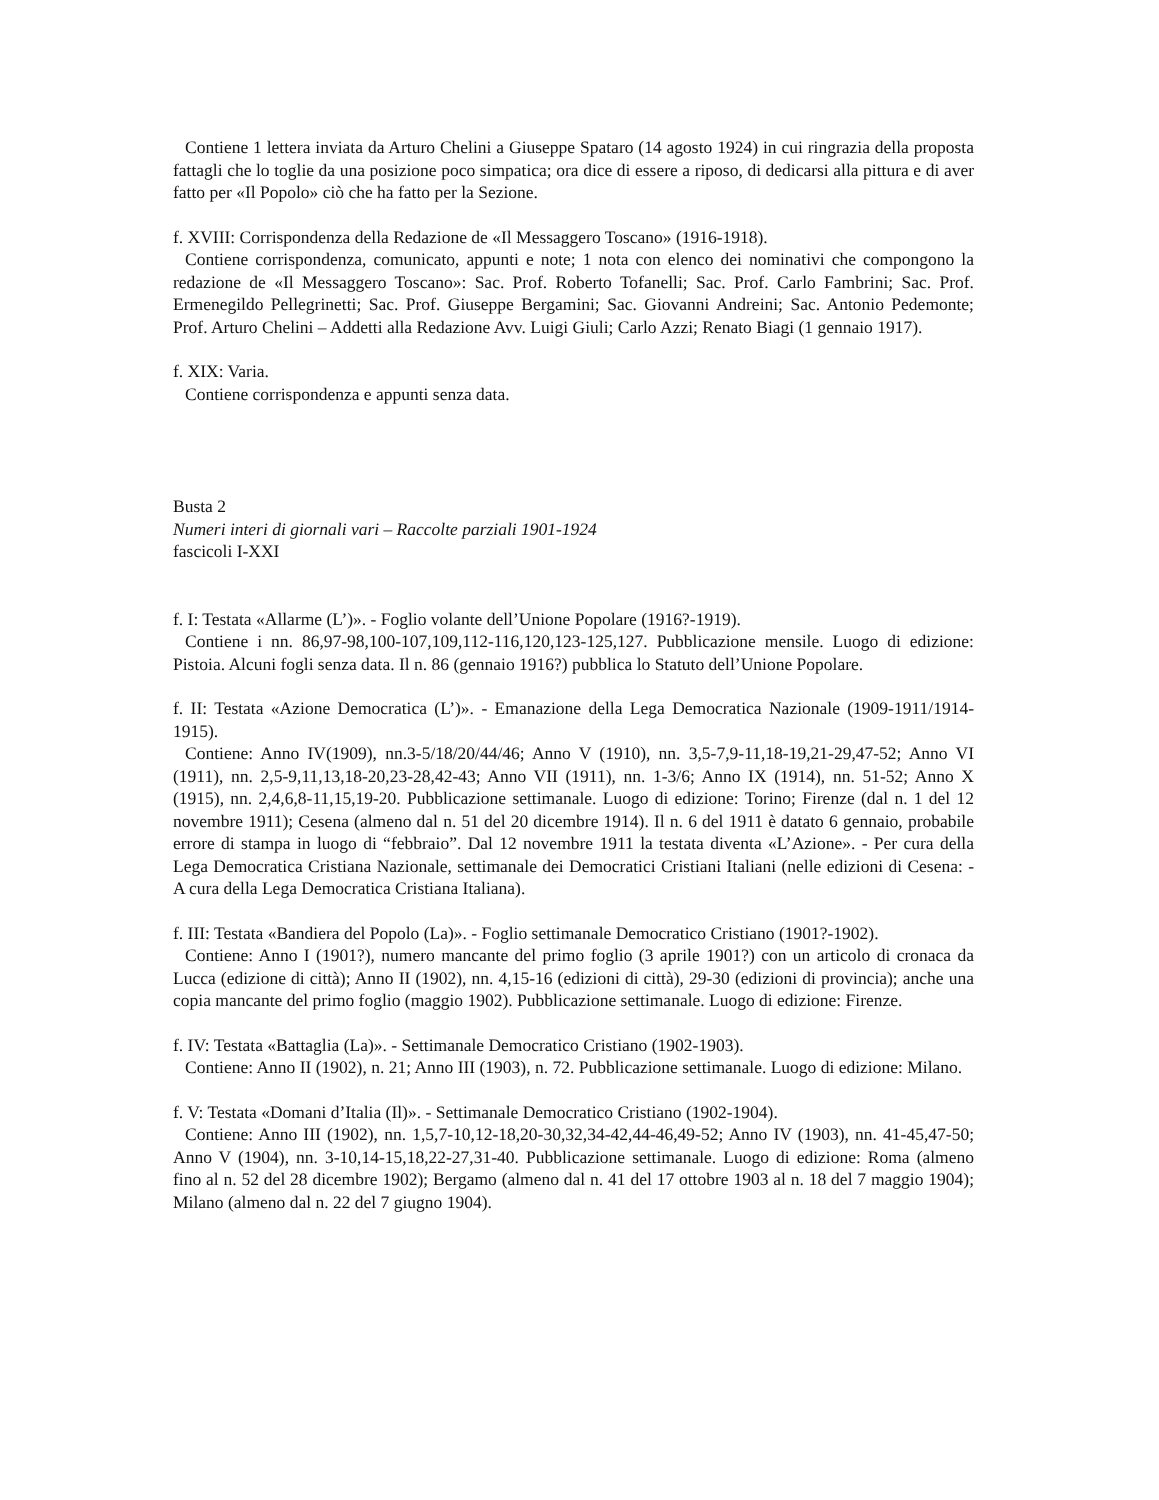Contiene 1 lettera inviata da Arturo Chelini a Giuseppe Spataro (14 agosto 1924) in cui ringrazia della proposta fattagli che lo toglie da una posizione poco simpatica; ora dice di essere a riposo, di dedicarsi alla pittura e di aver fatto per «Il Popolo» ciò che ha fatto per la Sezione.
f. XVIII: Corrispondenza della Redazione de «Il Messaggero Toscano» (1916-1918).
Contiene corrispondenza, comunicato, appunti e note; 1 nota con elenco dei nominativi che compongono la redazione de «Il Messaggero Toscano»: Sac. Prof. Roberto Tofanelli; Sac. Prof. Carlo Fambrini; Sac. Prof. Ermenegildo Pellegrinetti; Sac. Prof. Giuseppe Bergamini; Sac. Giovanni Andreini; Sac. Antonio Pedemonte; Prof. Arturo Chelini – Addetti alla Redazione Avv. Luigi Giuli; Carlo Azzi; Renato Biagi (1 gennaio 1917).
f. XIX: Varia.
Contiene corrispondenza e appunti senza data.
Busta 2
Numeri interi di giornali vari – Raccolte parziali 1901-1924
fascicoli I-XXI
f. I: Testata «Allarme (L’)». - Foglio volante dell’Unione Popolare (1916?-1919).
Contiene i nn. 86,97-98,100-107,109,112-116,120,123-125,127. Pubblicazione mensile. Luogo di edizione: Pistoia. Alcuni fogli senza data. Il n. 86 (gennaio 1916?) pubblica lo Statuto dell’Unione Popolare.
f. II: Testata «Azione Democratica (L’)». - Emanazione della Lega Democratica Nazionale (1909-1911/1914-1915).
Contiene: Anno IV(1909), nn.3-5/18/20/44/46; Anno V (1910), nn. 3,5-7,9-11,18-19,21-29,47-52; Anno VI (1911), nn. 2,5-9,11,13,18-20,23-28,42-43; Anno VII (1911), nn. 1-3/6; Anno IX (1914), nn. 51-52; Anno X (1915), nn. 2,4,6,8-11,15,19-20. Pubblicazione settimanale. Luogo di edizione: Torino; Firenze (dal n. 1 del 12 novembre 1911); Cesena (almeno dal n. 51 del 20 dicembre 1914). Il n. 6 del 1911 è datato 6 gennaio, probabile errore di stampa in luogo di “febbraio”. Dal 12 novembre 1911 la testata diventa «L’Azione». - Per cura della Lega Democratica Cristiana Nazionale, settimanale dei Democratici Cristiani Italiani (nelle edizioni di Cesena: - A cura della Lega Democratica Cristiana Italiana).
f. III: Testata «Bandiera del Popolo (La)». - Foglio settimanale Democratico Cristiano (1901?-1902).
Contiene: Anno I (1901?), numero mancante del primo foglio (3 aprile 1901?) con un articolo di cronaca da Lucca (edizione di città); Anno II (1902), nn. 4,15-16 (edizioni di città), 29-30 (edizioni di provincia); anche una copia mancante del primo foglio (maggio 1902). Pubblicazione settimanale. Luogo di edizione: Firenze.
f. IV: Testata «Battaglia (La)». - Settimanale Democratico Cristiano (1902-1903).
Contiene: Anno II (1902), n. 21; Anno III (1903), n. 72. Pubblicazione settimanale. Luogo di edizione: Milano.
f. V: Testata «Domani d’Italia (Il)». - Settimanale Democratico Cristiano (1902-1904).
Contiene: Anno III (1902), nn. 1,5,7-10,12-18,20-30,32,34-42,44-46,49-52; Anno IV (1903), nn. 41-45,47-50; Anno V (1904), nn. 3-10,14-15,18,22-27,31-40. Pubblicazione settimanale. Luogo di edizione: Roma (almeno fino al n. 52 del 28 dicembre 1902); Bergamo (almeno dal n. 41 del 17 ottobre 1903 al n. 18 del 7 maggio 1904); Milano (almeno dal n. 22 del 7 giugno 1904).